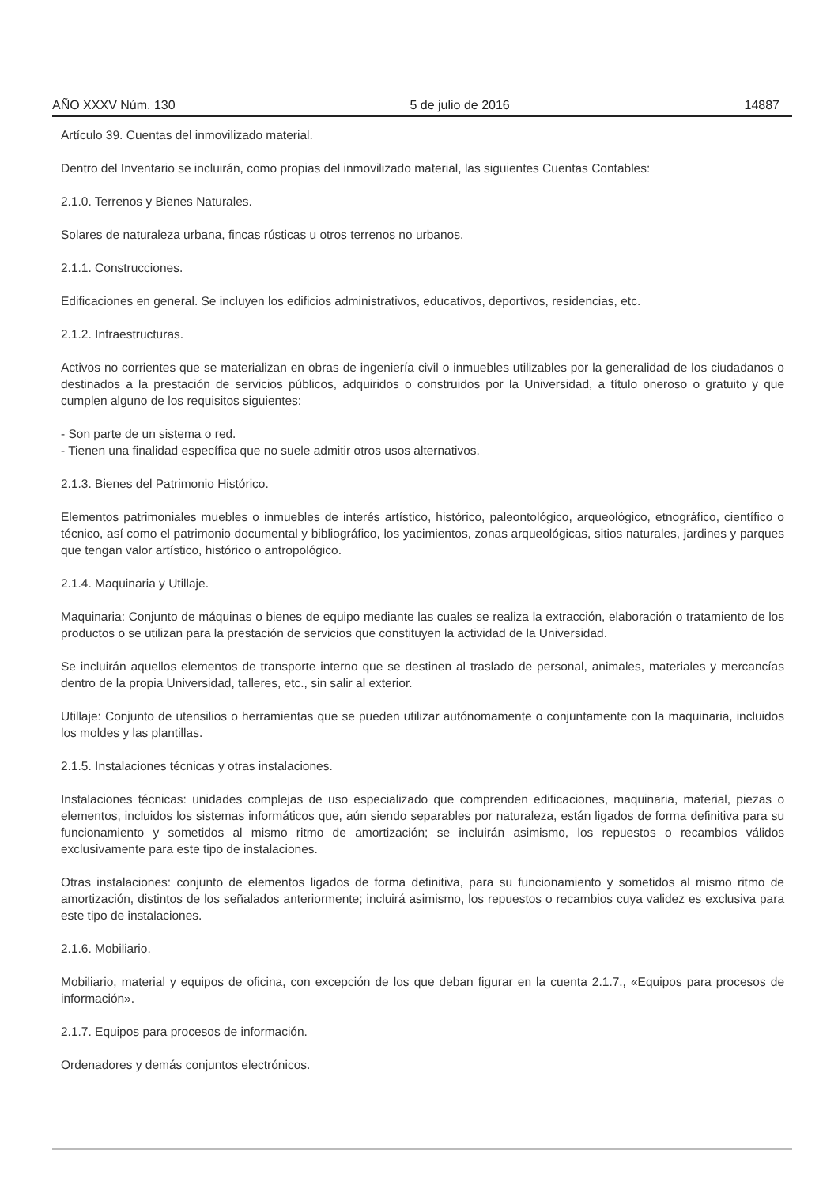AÑO XXXV Núm. 130 5 de julio de 2016 14887
Artículo 39. Cuentas del inmovilizado material.
Dentro del Inventario se incluirán, como propias del inmovilizado material, las siguientes Cuentas Contables:
2.1.0. Terrenos y Bienes Naturales.
Solares de naturaleza urbana, fincas rústicas u otros terrenos no urbanos.
2.1.1. Construcciones.
Edificaciones en general. Se incluyen los edificios administrativos, educativos, deportivos, residencias, etc.
2.1.2. Infraestructuras.
Activos no corrientes que se materializan en obras de ingeniería civil o inmuebles utilizables por la generalidad de los ciudadanos o destinados a la prestación de servicios públicos, adquiridos o construidos por la Universidad, a título oneroso o gratuito y que cumplen alguno de los requisitos siguientes:
- Son parte de un sistema o red.
- Tienen una finalidad específica que no suele admitir otros usos alternativos.
2.1.3. Bienes del Patrimonio Histórico.
Elementos patrimoniales muebles o inmuebles de interés artístico, histórico, paleontológico, arqueológico, etnográfico, científico o técnico, así como el patrimonio documental y bibliográfico, los yacimientos, zonas arqueológicas, sitios naturales, jardines y parques que tengan valor artístico, histórico o antropológico.
2.1.4. Maquinaria y Utillaje.
Maquinaria: Conjunto de máquinas o bienes de equipo mediante las cuales se realiza la extracción, elaboración o tratamiento de los productos o se utilizan para la prestación de servicios que constituyen la actividad de la Universidad.
Se incluirán aquellos elementos de transporte interno que se destinen al traslado de personal, animales, materiales y mercancías dentro de la propia Universidad, talleres, etc., sin salir al exterior.
Utillaje: Conjunto de utensilios o herramientas que se pueden utilizar autónomamente o conjuntamente con la maquinaria, incluidos los moldes y las plantillas.
2.1.5. Instalaciones técnicas y otras instalaciones.
Instalaciones técnicas: unidades complejas de uso especializado que comprenden edificaciones, maquinaria, material, piezas o elementos, incluidos los sistemas informáticos que, aún siendo separables por naturaleza, están ligados de forma definitiva para su funcionamiento y sometidos al mismo ritmo de amortización; se incluirán asimismo, los repuestos o recambios válidos exclusivamente para este tipo de instalaciones.
Otras instalaciones: conjunto de elementos ligados de forma definitiva, para su funcionamiento y sometidos al mismo ritmo de amortización, distintos de los señalados anteriormente; incluirá asimismo, los repuestos o recambios cuya validez es exclusiva para este tipo de instalaciones.
2.1.6. Mobiliario.
Mobiliario, material y equipos de oficina, con excepción de los que deban figurar en la cuenta 2.1.7., «Equipos para procesos de información».
2.1.7. Equipos para procesos de información.
Ordenadores y demás conjuntos electrónicos.